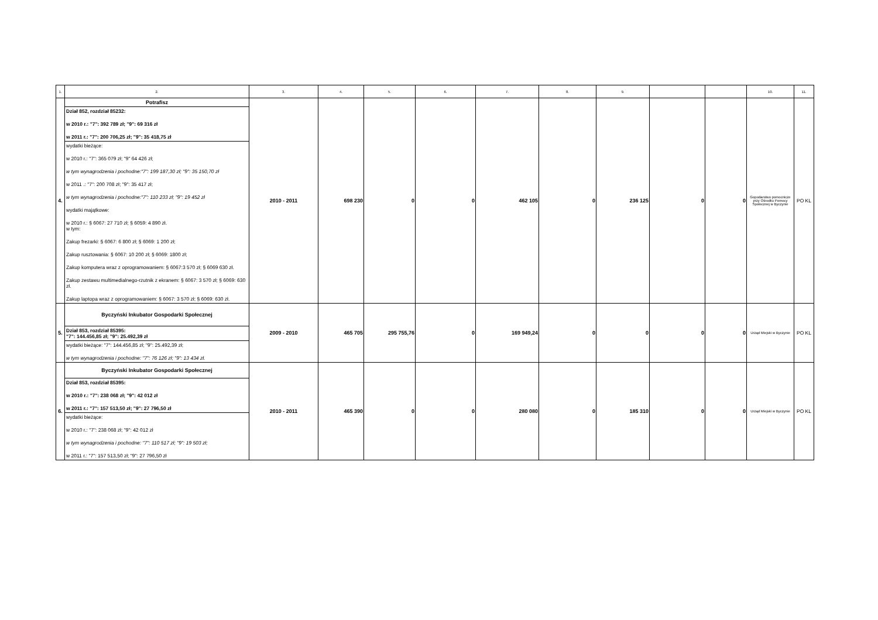| 1. | 2. | 3. | 4. | 5. | 6. | 7. | 8. | 9. | | | 10. | 11. |
| --- | --- | --- | --- | --- | --- | --- | --- | --- | --- | --- | --- | --- |
| 4. | Potrafisz Dział 852, rozdział 85232: w 2010 r.: "7": 392 789 zł; "9": 69 316 zł w 2011 r.: "7": 200 706,25 zł; "9": 35 418,75 zł wydatki bieżące: w 2010 r.: "7": 365 079 zł; "9" 64 426 zł; w tym wynagrodzenia i pochodne:"7": 199 187,30 zł; "9": 35 150,70 zł w 2011 .: "7": 200 708 zł; "9": 35 417 zł; w tym wynagrodzenia i pochodne:"7": 110 233 zł; "9": 19 452 zł wydatki majątkowe: w 2010 r.: § 6067: 27 710 zł; § 6059: 4 890 zł. w tym: Zakup frezarki: § 6067: 6 800 zł; § 6069: 1 200 zł; Zakup rusztowania: § 6067: 10 200 zł; § 6069: 1800 zł; Zakup komputera wraz z oprogramowaniem: § 6067:3 570 zł; § 6069 630 zł. Zakup zestawu multimedialnego-rzutnik z ekranem: § 6067: 3 570 zł; § 6069: 630 zł. Zakup laptopa wraz z oprogramowaniem: § 6067: 3 570 zł; § 6069: 630 zł. | 2010 - 2011 | 698 230 | 0 | 0 | 462 105 | 0 | 236 125 | 0 | 0 | Gopodarstwo pomocnicze przy Ośrodku Pomocy Społecznej w Byczynie | PO KL |
| 5. | Byczyński Inkubator Gospodarki Społecznej Dział 853, rozdział 85395: "7": 144.456,85 zł; "9": 25.492,39 zł wydatki bieżące: "7": 144.456,85 zł; "9": 25.492,39 zł; w tym wynagrodzenia i pochodne: "7": 76 126 zł; "9": 13 434 zł. | 2009 - 2010 | 465 705 | 295 755,76 | 0 | 169 949,24 | 0 | 0 | 0 | 0 | Urząd Miejski w Byczynie | PO KL |
| 6. | Byczyński Inkubator Gospodarki Społecznej Dział 853, rozdział 85395: w 2010 r.: "7": 238 068 zł; "9": 42 012 zł w 2011 r.: "7": 157 513,50 zł; "9": 27 796,50 zł wydatki bieżące: w 2010 r.: "7": 238 068 zł; "9": 42 012 zł w tym wynagrodzenia i pochodne: "7": 110 517 zł; "9": 19 503 zł; w 2011 r.: "7": 157 513,50 zł; "9": 27 796,50 zł | 2010 - 2011 | 465 390 | 0 | 0 | 280 080 | 0 | 185 310 | 0 | 0 | Urząd Miejski w Byczynie | PO KL |